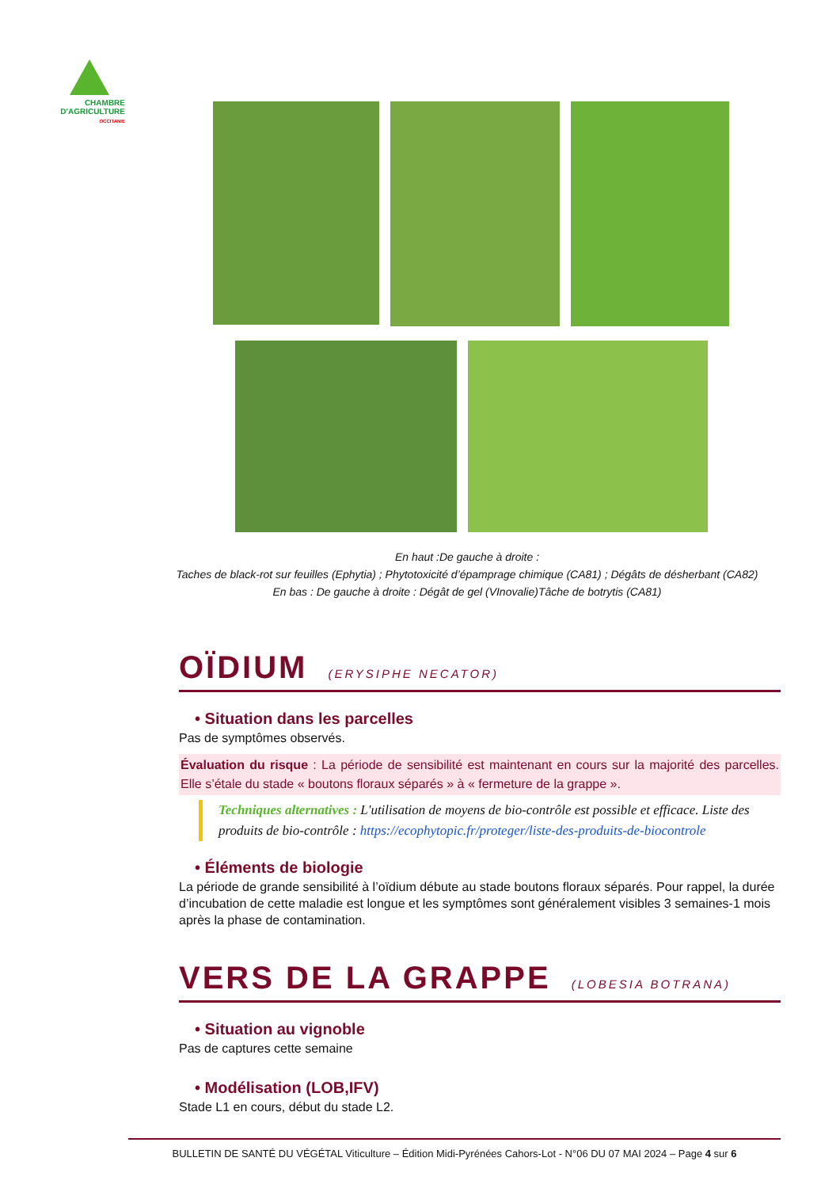CHAMBRE
D'AGRICULTURE
OCCITANIE
En haut :De gauche à droite :
Taches de black-rot sur feuilles (Ephytia) ; Phytotoxicité d’épamprage chimique (CA81) ; Dégâts de désherbant (CA82)
En bas : De gauche à droite : Dégât de gel (VInovalie)Tâche de botrytis (CA81)
OÏDIUM (ERYSIPHE NECATOR)
• Situation dans les parcelles
Pas de symptômes observés.
Évaluation du risque : La période de sensibilité est maintenant en cours sur la majorité des parcelles. Elle s’étale du stade « boutons floraux séparés » à « fermeture de la grappe ».
Techniques alternatives : L'utilisation de moyens de bio-contrôle est possible et efficace. Liste des produits de bio-contrôle : https://ecophytopic.fr/proteger/liste-des-produits-de-biocontrole
• Éléments de biologie
La période de grande sensibilité à l’oïdium débute au stade boutons floraux séparés. Pour rappel, la durée d’incubation de cette maladie est longue et les symptômes sont généralement visibles 3 semaines-1 mois après la phase de contamination.
VERS DE LA GRAPPE (LOBESIA BOTRANA)
• Situation au vignoble
Pas de captures cette semaine
• Modélisation (LOB,IFV)
Stade L1 en cours, début du stade L2.
BULLETIN DE SANTÉ DU VÉGÉTAL Viticulture – Édition Midi-Pyrénées Cahors-Lot - N°06 DU 07 MAI 2024 – Page 4 sur 6